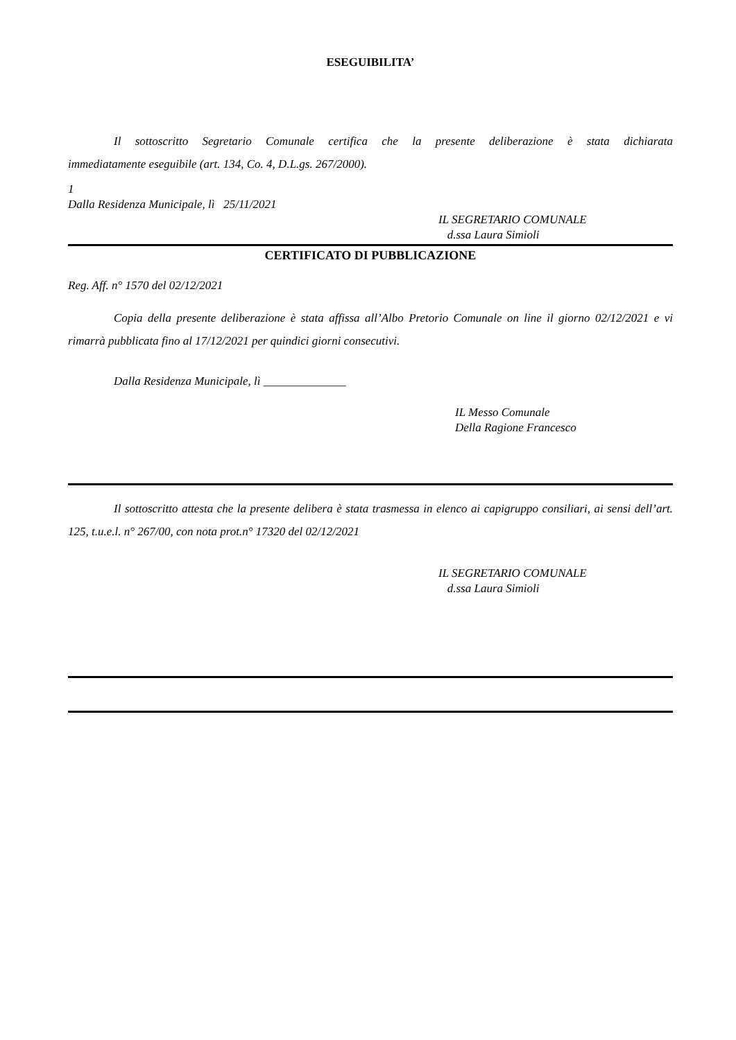ESEGUIBILITA’
Il sottoscritto Segretario Comunale certifica che la presente deliberazione è stata dichiarata immediatamente eseguibile (art. 134, Co. 4, D.L.gs. 267/2000).
1
Dalla Residenza Municipale, lì 25/11/2021
IL SEGRETARIO COMUNALE
d.ssa Laura Simioli
CERTIFICATO DI PUBBLICAZIONE
Reg. Aff. n° 1570 del 02/12/2021
Copia della presente deliberazione è stata affissa all’Albo Pretorio Comunale on line il giorno 02/12/2021 e vi rimarrà pubblicata fino al 17/12/2021 per quindici giorni consecutivi.
Dalla Residenza Municipale, lì ______________
IL Messo Comunale
Della Ragione Francesco
Il sottoscritto attesta che la presente delibera è stata trasmessa in elenco ai capigruppo consiliari, ai sensi dell’art. 125, t.u.e.l. n° 267/00, con nota prot.n° 17320 del 02/12/2021
IL SEGRETARIO COMUNALE
d.ssa Laura Simioli